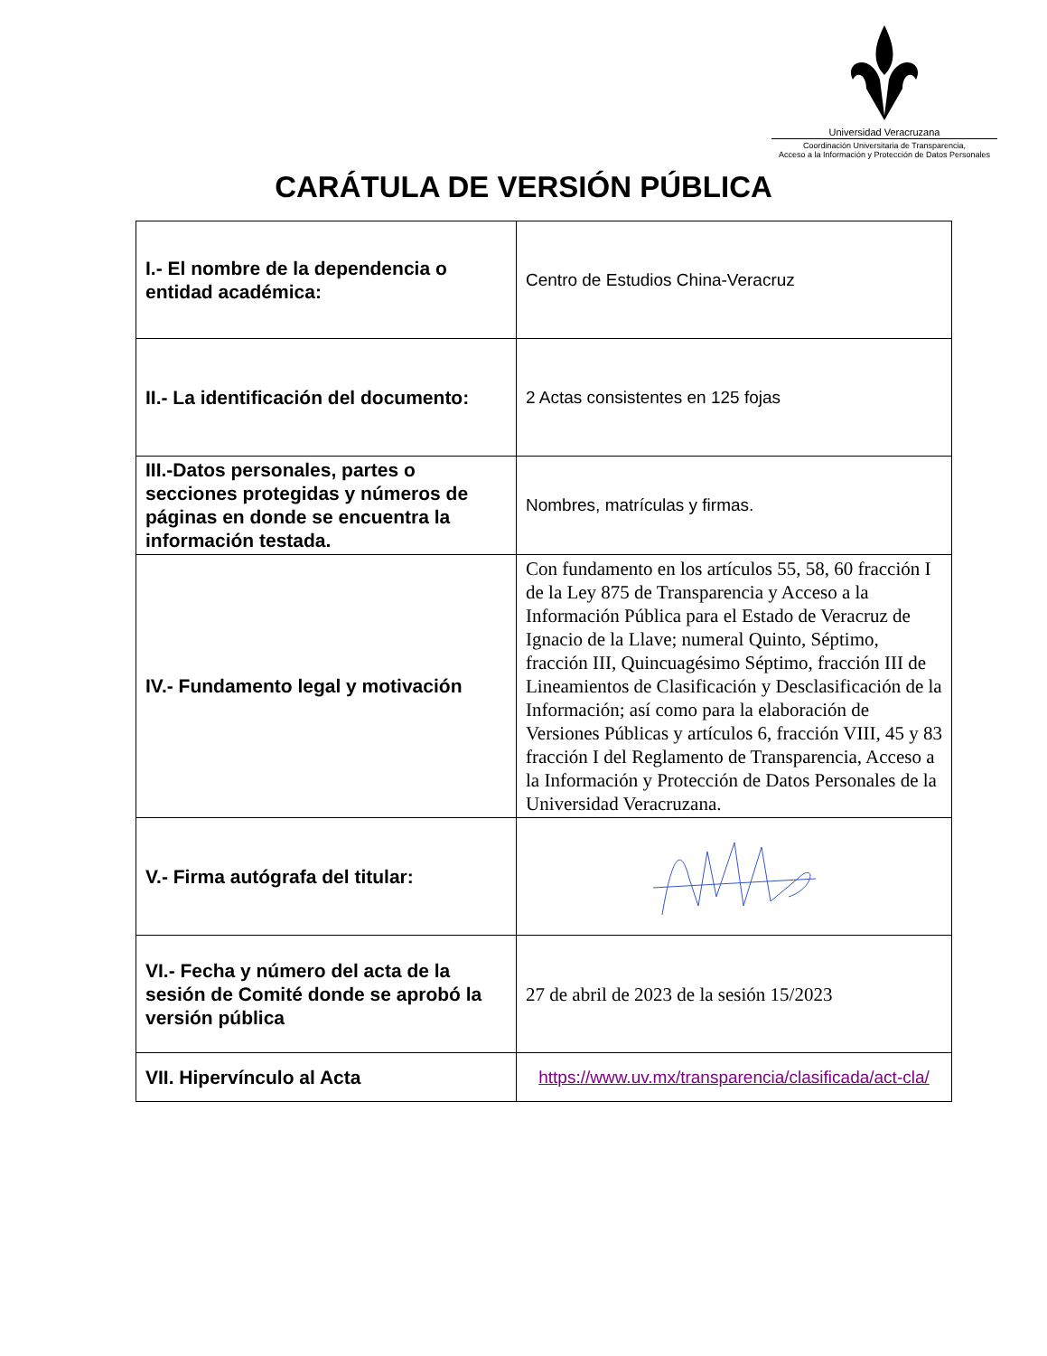Universidad Veracruzana
Coordinación Universitaria de Transparencia,
Acceso a la Información y Protección de Datos Personales
CARÁTULA DE VERSIÓN PÚBLICA
| I.- El nombre de la dependencia o entidad académica: | Centro de Estudios China-Veracruz |
| II.- La identificación del documento: | 2 Actas consistentes en 125 fojas |
| III.-Datos personales, partes o secciones protegidas y números de páginas en donde se encuentra la información testada. | Nombres, matrículas y firmas. |
| IV.- Fundamento legal y motivación | Con fundamento en los artículos 55, 58, 60 fracción I de la Ley 875 de Transparencia y Acceso a la Información Pública para el Estado de Veracruz de Ignacio de la Llave; numeral Quinto, Séptimo, fracción III, Quincuagésimo Séptimo, fracción III de Lineamientos de Clasificación y Desclasificación de la Información; así como para la elaboración de Versiones Públicas y artículos 6, fracción VIII, 45 y 83 fracción I del Reglamento de Transparencia, Acceso a la Información y Protección de Datos Personales de la Universidad Veracruzana. |
| V.- Firma autógrafa del titular: | |
| VI.- Fecha y número del acta de la sesión de Comité donde se aprobó la versión pública | 27 de abril de 2023 de la sesión 15/2023 |
| VII. Hipervínculo al Acta | https://www.uv.mx/transparencia/clasificada/act-cla/ |